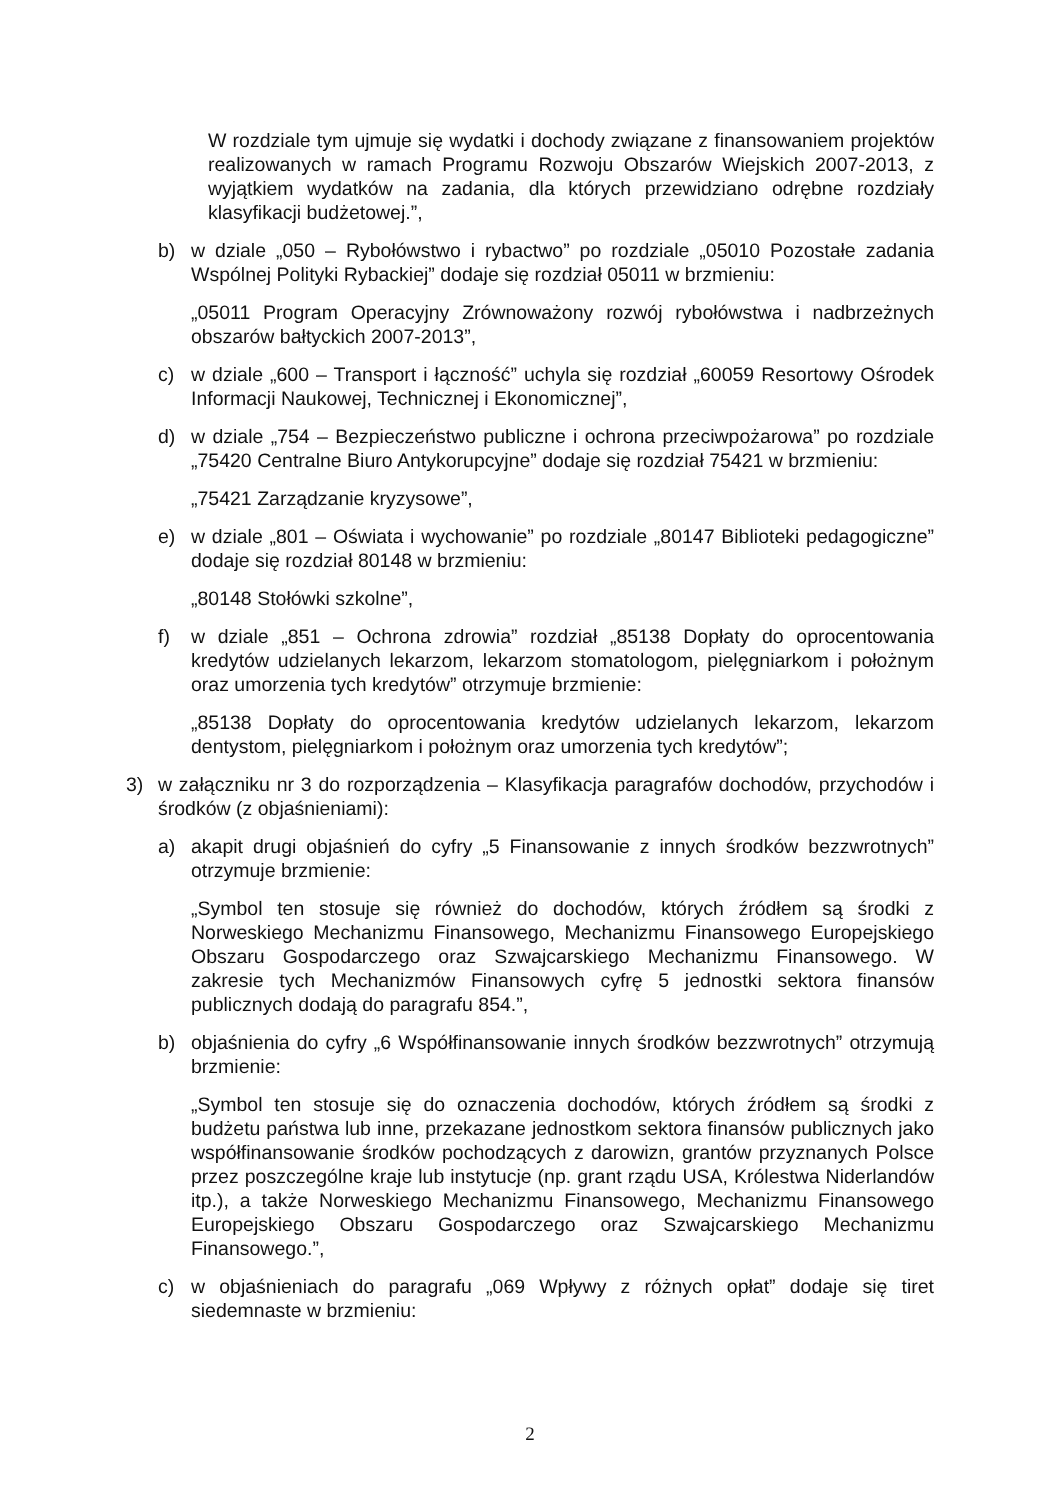W rozdziale tym ujmuje się wydatki i dochody związane z finansowaniem projektów realizowanych w ramach Programu Rozwoju Obszarów Wiejskich 2007-2013, z wyjątkiem wydatków na zadania, dla których przewidziano odrębne rozdziały klasyfikacji budżetowej.”,
b) w dziale „050 – Rybołówstwo i rybactwo” po rozdziale „05010 Pozostałe zadania Wspólnej Polityki Rybackiej” dodaje się rozdział 05011 w brzmieniu:
„05011 Program Operacyjny Zrównoważony rozwój rybołówstwa i nadbrzeżnych obszarów bałtyckich 2007-2013”,
c) w dziale „600 – Transport i łączność” uchyla się rozdział „60059 Resortowy Ośrodek Informacji Naukowej, Technicznej i Ekonomicznej”,
d) w dziale „754 – Bezpieczeństwo publiczne i ochrona przeciwpożarowa” po rozdziale „75420 Centralne Biuro Antykorupcyjne” dodaje się rozdział 75421 w brzmieniu:
„75421 Zarządzanie kryzysowe”,
e) w dziale „801 – Oświata i wychowanie” po rozdziale „80147 Biblioteki pedagogiczne” dodaje się rozdział 80148 w brzmieniu:
„80148 Stołówki szkolne”,
f) w dziale „851 – Ochrona zdrowia” rozdział „85138 Dopłaty do oprocentowania kredytów udzielanych lekarzom, lekarzom stomatologom, pielęgniarkom i położnym oraz umorzenia tych kredytów” otrzymuje brzmienie:
„85138 Dopłaty do oprocentowania kredytów udzielanych lekarzom, lekarzom dentystom, pielęgniarkom i położnym oraz umorzenia tych kredytów”;
3) w załączniku nr 3 do rozporządzenia – Klasyfikacja paragrafów dochodów, przychodów i środków (z objaśnieniami):
a) akapit drugi objaśnień do cyfry „5 Finansowanie z innych środków bezzwrotnych” otrzymuje brzmienie:
„Symbol ten stosuje się również do dochodów, których źródłem są środki z Norweskiego Mechanizmu Finansowego, Mechanizmu Finansowego Europejskiego Obszaru Gospodarczego oraz Szwajcarskiego Mechanizmu Finansowego. W zakresie tych Mechanizmów Finansowych cyfrę 5 jednostki sektora finansów publicznych dodają do paragrafu 854.”,
b) objaśnienia do cyfry „6 Współfinansowanie innych środków bezzwrotnych” otrzymują brzmienie:
„Symbol ten stosuje się do oznaczenia dochodów, których źródłem są środki z budżetu państwa lub inne, przekazane jednostkom sektora finansów publicznych jako współfinansowanie środków pochodzących z darowizn, grantów przyznanych Polsce przez poszczególne kraje lub instytucje (np. grant rządu USA, Królestwa Niderlandów itp.), a także Norweskiego Mechanizmu Finansowego, Mechanizmu Finansowego Europejskiego Obszaru Gospodarczego oraz Szwajcarskiego Mechanizmu Finansowego.”,
c) w objaśnieniach do paragrafu „069 Wpływy z różnych opłat” dodaje się tiret siedemnaste w brzmieniu:
2